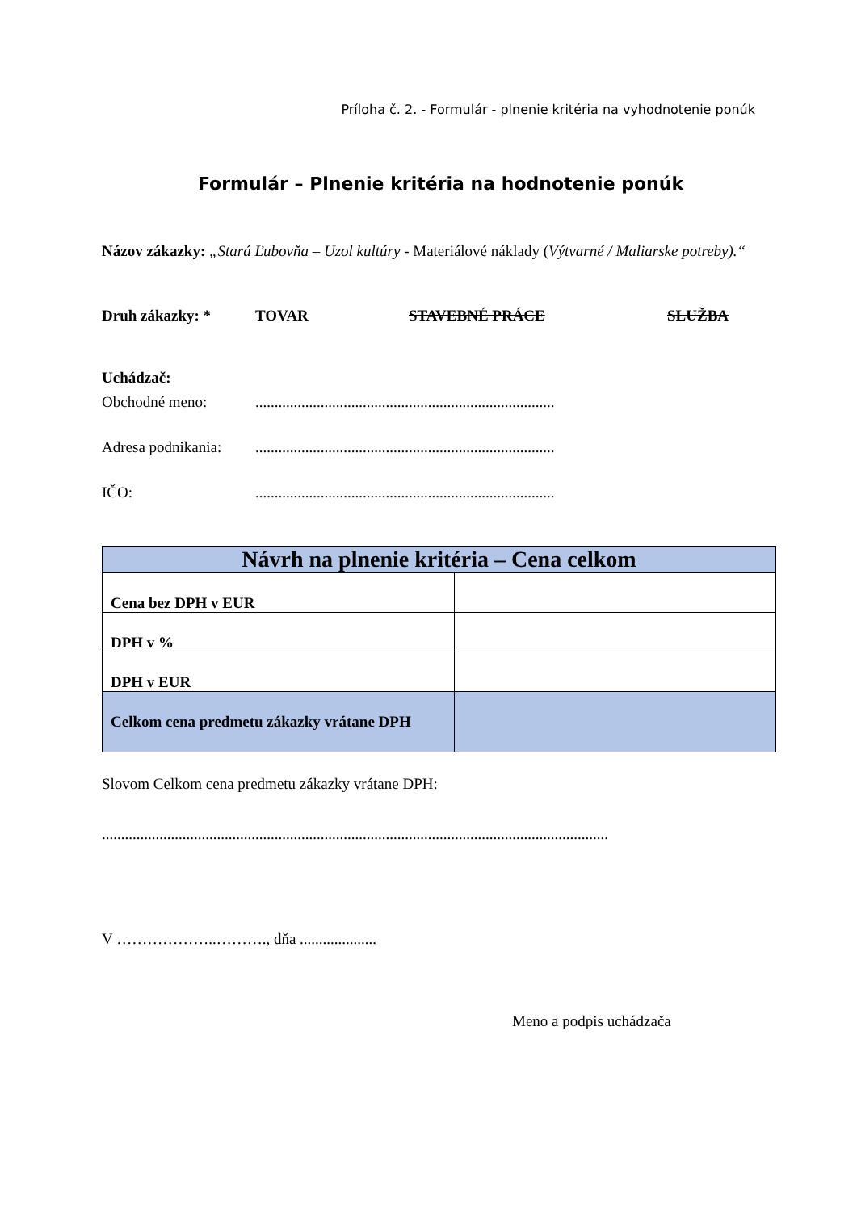Príloha č. 2. - Formulár - plnenie kritéria na vyhodnotenie ponúk
Formulár – Plnenie kritéria na hodnotenie ponúk
Názov zákazky: „Stará Ľubovňa – Uzol kultúry - Materiálové náklady (Výtvarné / Maliarske potreby).“
Druh zákazky: * TOVAR STAVEBNÉ PRÁCE SLUŽBA
Uchádzač:
Obchodné meno:..............................................................................
Adresa podnikania:..............................................................................
IČO:..............................................................................
| Návrh na plnenie kritéria – Cena celkom | |
| Cena bez DPH v EUR | |
| DPH v % | |
| DPH v EUR | |
| Celkom cena predmetu zákazky vrátane DPH | |
Slovom Celkom cena predmetu zákazky vrátane DPH:
....................................................................................................................................
V ………………..………., dňa ....................
Meno a podpis uchádzača